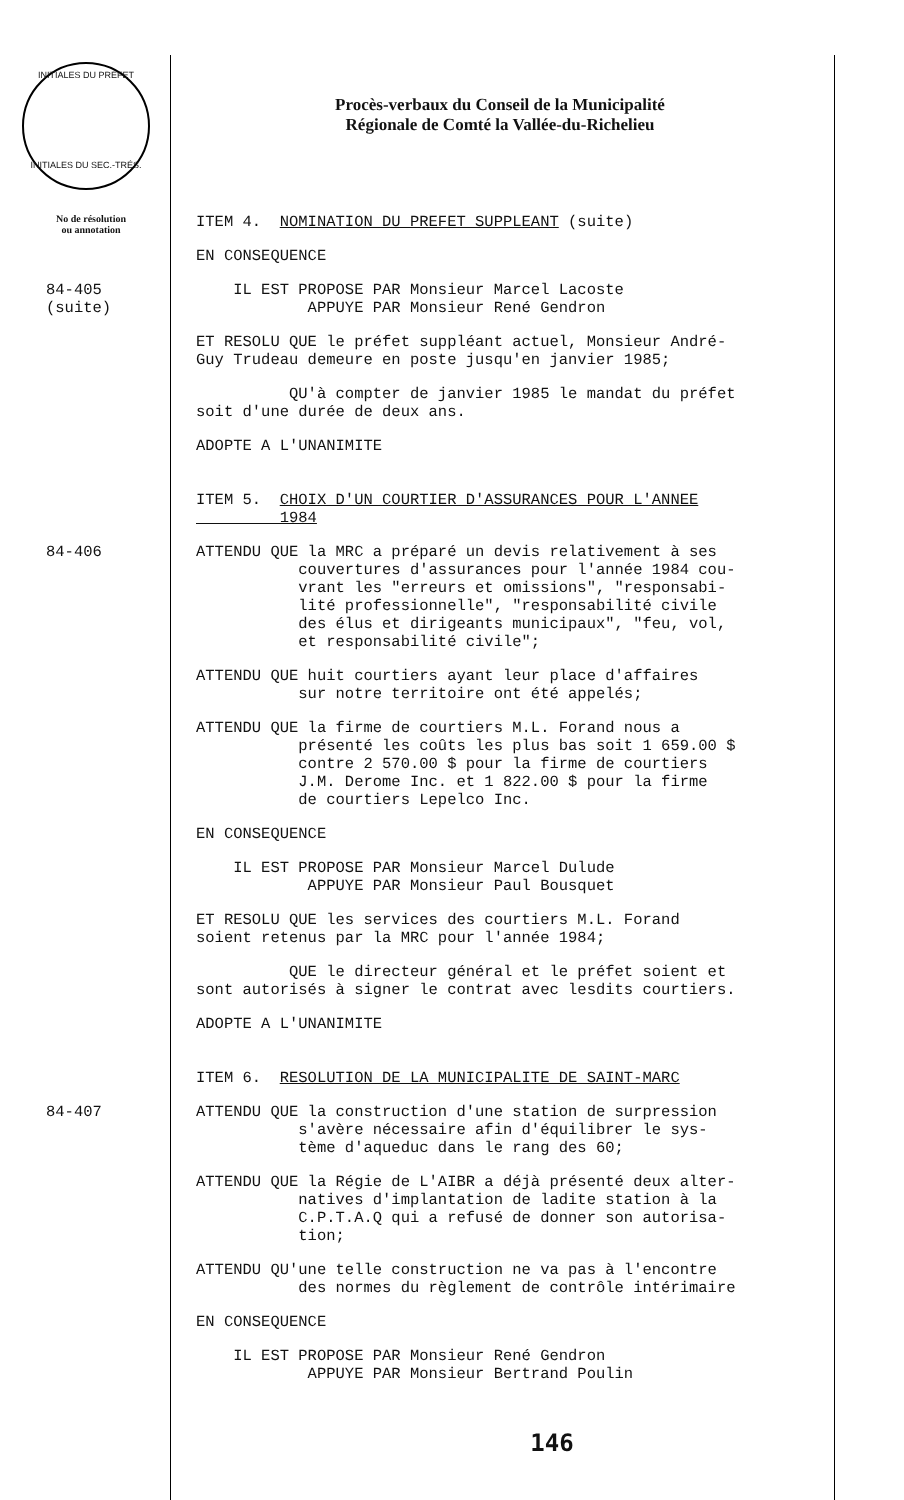INITIALES DU PRÉFET
INITIALES DU SEC.-TRÉS.
Procès-verbaux du Conseil de la Municipalité
Régionale de Comté la Vallée-du-Richelieu
No de résolution
ou annotation
ITEM 4. NOMINATION DU PREFET SUPPLEANT (suite)
EN CONSEQUENCE
84-405 (suite)
IL EST PROPOSE PAR Monsieur Marcel Lacoste APPUYE PAR Monsieur René Gendron
ET RESOLU QUE le préfet suppléant actuel, Monsieur André- Guy Trudeau demeure en poste jusqu'en janvier 1985;
QU'à compter de janvier 1985 le mandat du préfet soit d'une durée de deux ans.
ADOPTE A L'UNANIMITE
ITEM 5. CHOIX D'UN COURTIER D'ASSURANCES POUR L'ANNEE 1984
84-406
ATTENDU QUE la MRC a préparé un devis relativement à ses couvertures d'assurances pour l'année 1984 cou- vrant les "erreurs et omissions", "responsabi- lité professionnelle", "responsabilité civile des élus et dirigeants municipaux", "feu, vol, et responsabilité civile";
ATTENDU QUE huit courtiers ayant leur place d'affaires sur notre territoire ont été appelés;
ATTENDU QUE la firme de courtiers M.L. Forand nous a présenté les coûts les plus bas soit 1 659.00 $ contre 2 570.00 $ pour la firme de courtiers J.M. Derome Inc. et 1 822.00 $ pour la firme de courtiers Lepelco Inc.
EN CONSEQUENCE
IL EST PROPOSE PAR Monsieur Marcel Dulude APPUYE PAR Monsieur Paul Bousquet
ET RESOLU QUE les services des courtiers M.L. Forand soient retenus par la MRC pour l'année 1984;
QUE le directeur général et le préfet soient et sont autorisés à signer le contrat avec lesdits courtiers.
ADOPTE A L'UNANIMITE
ITEM 6. RESOLUTION DE LA MUNICIPALITE DE SAINT-MARC
84-407
ATTENDU QUE la construction d'une station de surpression s'avère nécessaire afin d'équilibrer le sys- tème d'aqueduc dans le rang des 60;
ATTENDU QUE la Régie de L'AIBR a déjà présenté deux alter- natives d'implantation de ladite station à la C.P.T.A.Q qui a refusé de donner son autorisa- tion;
ATTENDU QU'une telle construction ne va pas à l'encontre des normes du règlement de contrôle intérimaire
EN CONSEQUENCE
IL EST PROPOSE PAR Monsieur René Gendron APPUYE PAR Monsieur Bertrand Poulin
146